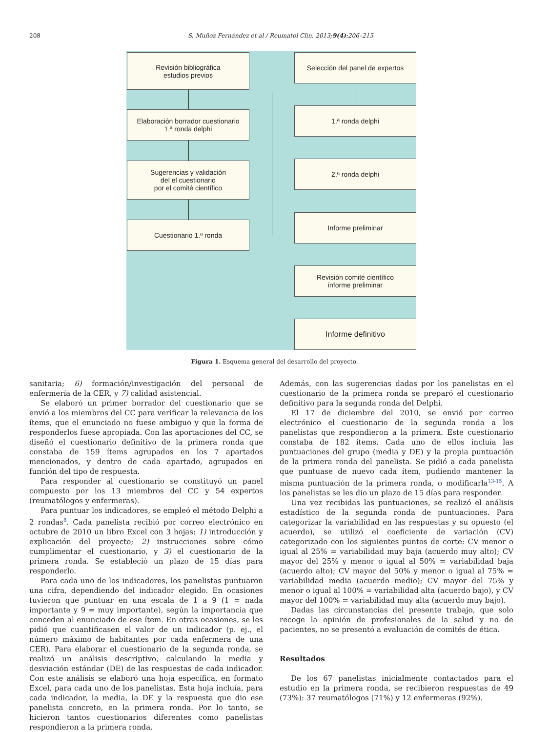208 S. Muñoz Fernández et al / Reumatol Clin. 2013;9(4):206–215
Revisión bibliográfica
estudios previos
Selección del panel de expertos
Elaboración borrador cuestionario
1.ª ronda delphi
1.ª ronda delphi
Sugerencias y validación
del el cuestionario
por el comité científico
2.ª ronda delphi
Cuestionario 1.ª ronda
Informe preliminar
Revisión comité científico
informe preliminar
Informe definitivo
Figura 1. Esquema general del desarrollo del proyecto.
sanitaria; 6) formación/investigación del personal de enfermería de la CER, y 7) calidad asistencial.
Se elaboró un primer borrador del cuestionario que se envió a los miembros del CC para verificar la relevancia de los ítems, que el enunciado no fuese ambiguo y que la forma de responderlos fuese apropiada. Con las aportaciones del CC, se diseñó el cuestionario definitivo de la primera ronda que constaba de 159 ítems agrupados en los 7 apartados mencionados, y dentro de cada apartado, agrupados en función del tipo de respuesta.
Para responder al cuestionario se constituyó un panel compuesto por los 13 miembros del CC y 54 expertos (reumatólogos y enfermeras).
Para puntuar los indicadores, se empleó el método Delphi a 2 rondas<sup>8</sup>. Cada panelista recibió por correo electrónico en octubre de 2010 un libro Excel con 3 hojas: 1) introducción y explicación del proyecto; 2) instrucciones sobre cómo cumplimentar el cuestionario, y 3) el cuestionario de la primera ronda. Se estableció un plazo de 15 días para responderlo.
Para cada uno de los indicadores, los panelistas puntuaron una cifra, dependiendo del indicador elegido. En ocasiones tuvieron que puntuar en una escala de 1 a 9 (1 = nada importante y 9 = muy importante), según la importancia que conceden al enunciado de ese ítem. En otras ocasiones, se les pidió que cuantificasen el valor de un indicador (p. ej., el número máximo de habitantes por cada enfermera de una CER). Para elaborar el cuestionario de la segunda ronda, se realizó un análisis descriptivo, calculando la media y desviación estándar (DE) de las respuestas de cada indicador. Con este análisis se elaboró una hoja específica, en formato Excel, para cada uno de los panelistas. Esta hoja incluía, para cada indicador, la media, la DE y la respuesta que dio ese panelista concreto, en la primera ronda. Por lo tanto, se hicieron tantos cuestionarios diferentes como panelistas respondieron a la primera ronda.
Además, con las sugerencias dadas por los panelistas en el cuestionario de la primera ronda se preparó el cuestionario definitivo para la segunda ronda del Delphi.
El 17 de diciembre del 2010, se envió por correo electrónico el cuestionario de la segunda ronda a los panelistas que respondieron a la primera. Este cuestionario constaba de 182 ítems. Cada uno de ellos incluía las puntuaciones del grupo (media y DE) y la propia puntuación de la primera ronda del panelista. Se pidió a cada panelista que puntuase de nuevo cada ítem, pudiendo mantener la misma puntuación de la primera ronda, o modificarla<sup>13-15</sup>. A los panelistas se les dio un plazo de 15 días para responder.
Una vez recibidas las puntuaciones, se realizó el análisis estadístico de la segunda ronda de puntuaciones. Para categorizar la variabilidad en las respuestas y su opuesto (el acuerdo), se utilizó el coeficiente de variación (CV) categorizado con los siguientes puntos de corte: CV menor o igual al 25% = variabilidad muy baja (acuerdo muy alto); CV mayor del 25% y menor o igual al 50% = variabilidad baja (acuerdo alto); CV mayor del 50% y menor o igual al 75% = variabilidad media (acuerdo medio); CV mayor del 75% y menor o igual al 100% = variabilidad alta (acuerdo bajo), y CV mayor del 100% = variabilidad muy alta (acuerdo muy bajo).
Dadas las circunstancias del presente trabajo, que solo recoge la opinión de profesionales de la salud y no de pacientes, no se presentó a evaluación de comités de ética.
Resultados
De los 67 panelistas inicialmente contactados para el estudio en la primera ronda, se recibieron respuestas de 49 (73%): 37 reumatólogos (71%) y 12 enfermeras (92%).